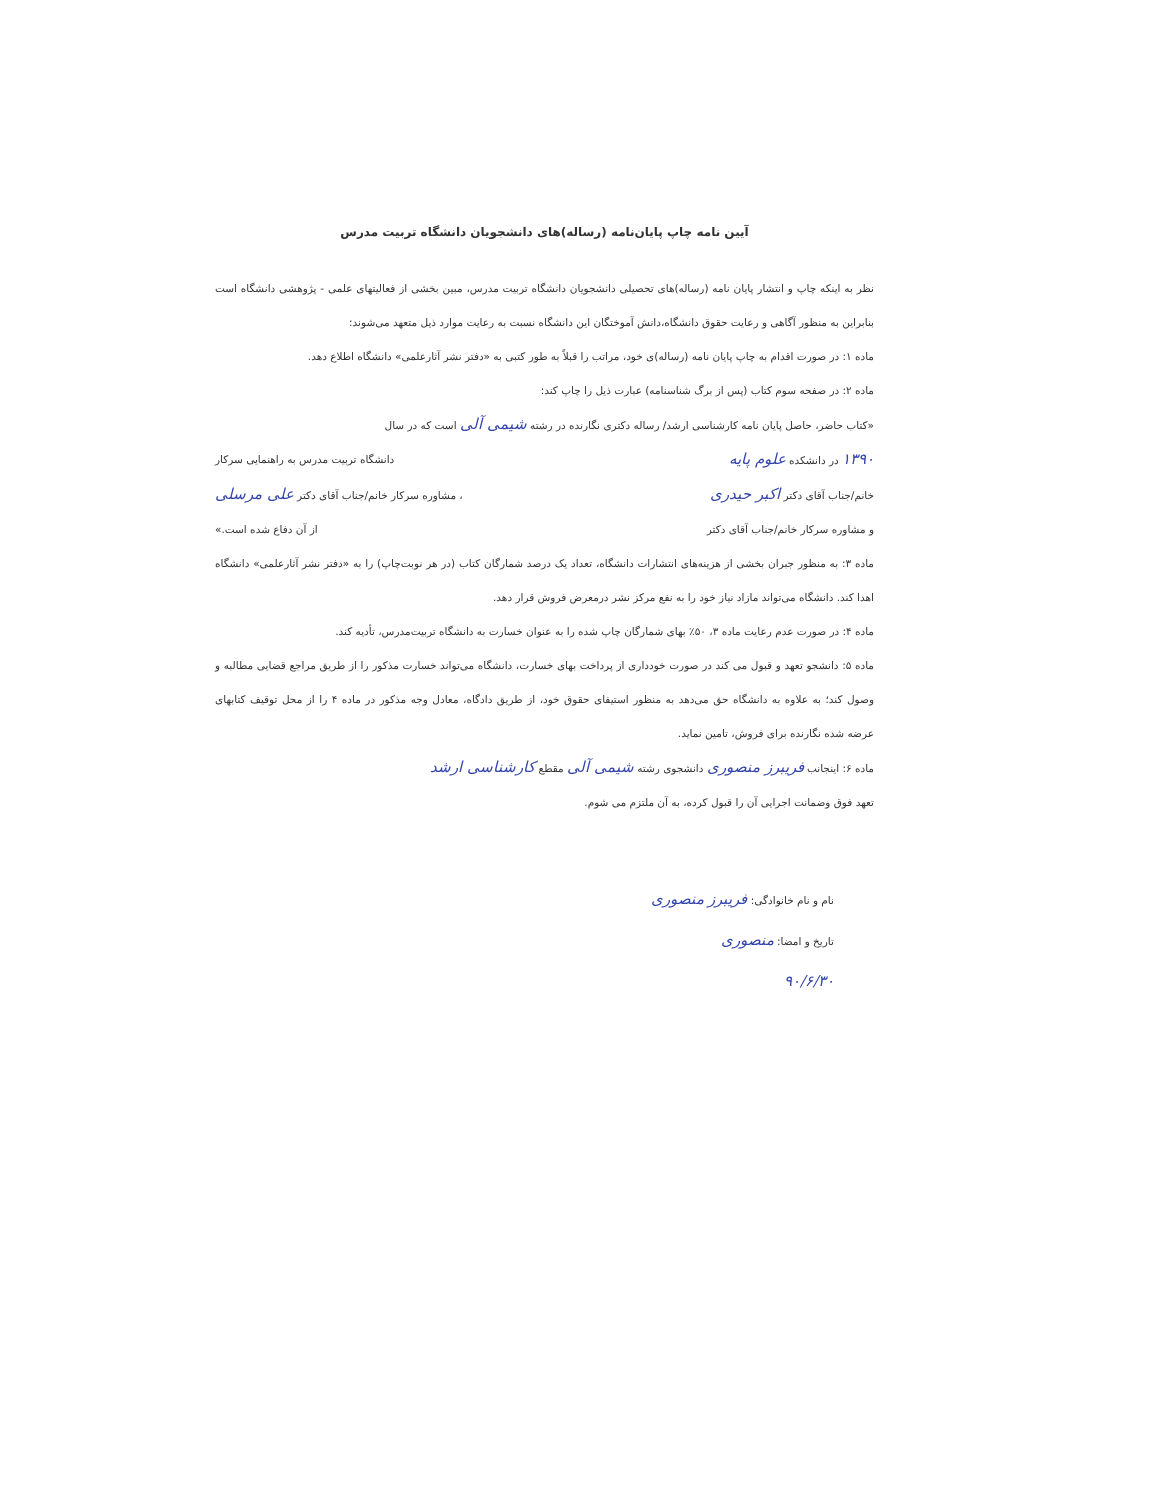آیین نامه چاپ پایان‌نامه (رساله)های دانشجویان دانشگاه تربیت مدرس
نظر به اینکه چاپ و انتشار پایان نامه (رساله)های تحصیلی دانشجویان دانشگاه تربیت مدرس، مبین بخشی از فعالیتهای علمی - پژوهشی دانشگاه است بنابراین به منظور آگاهی و رعایت حقوق دانشگاه،دانش آموختگان این دانشگاه نسبت به رعایت موارد ذیل متعهد می‌شوند:
ماده ۱: در صورت اقدام به چاپ پایان نامه (رساله)ی خود، مراتب را قبلاً به طور کتبی به «دفتر نشر آثارعلمی» دانشگاه اطلاع دهد.
ماده ۲: در صفحه سوم کتاب (پس از برگ شناسنامه) عبارت ذیل را چاپ کند:
«کتاب حاضر، حاصل پایان نامه کارشناسی ارشد/ رساله دکتری نگارنده در رشته شیمی آلی است که در سال
۱۳۹۰ در دانشکده علوم پایه دانشگاه تربیت مدرس به راهنمایی سرکار
خانم/جناب آقای دکتر اکبر حیدری ، مشاوره سرکار خانم/جناب آقای دکتر علی مرسلی
و مشاوره سرکار خانم/جناب آقای دکتر از آن دفاع شده است.»
ماده ۳: به منظور جبران بخشی از هزینه‌های انتشارات دانشگاه، تعداد یک درصد شمارگان کتاب (در هر نوبت‌چاپ) را به «دفتر نشر آثارعلمی» دانشگاه اهدا کند. دانشگاه می‌تواند مازاد نیاز خود را به نفع مرکز نشر درمعرض فروش قرار دهد.
ماده ۴: در صورت عدم رعایت ماده ۳، ۵۰٪ بهای شمارگان چاپ شده را به عنوان خسارت به دانشگاه تربیت‌مدرس، تأدیه کند.
ماده ۵: دانشجو تعهد و قبول می کند در صورت خودداری از پرداخت بهای خسارت، دانشگاه می‌تواند خسارت مذکور را از طریق مراجع قضایی مطالبه و وصول کند؛ به علاوه به دانشگاه حق می‌دهد به منظور استیفای حقوق خود، از طریق دادگاه، معادل وجه مذکور در ماده ۴ را از محل توقیف کتابهای عرضه شده نگارنده برای فروش، تامین نماید.
ماده ۶: اینجانب فریبرز منصوری دانشجوی رشته شیمی آلی مقطع کارشناسی ارشد
تعهد فوق وضمانت اجرایی آن را قبول کرده، به آن ملتزم می شوم.
نام و نام خانوادگی: فریبرز منصوری
تاریخ و امضا: منصوری
۹۰/۶/۳۰